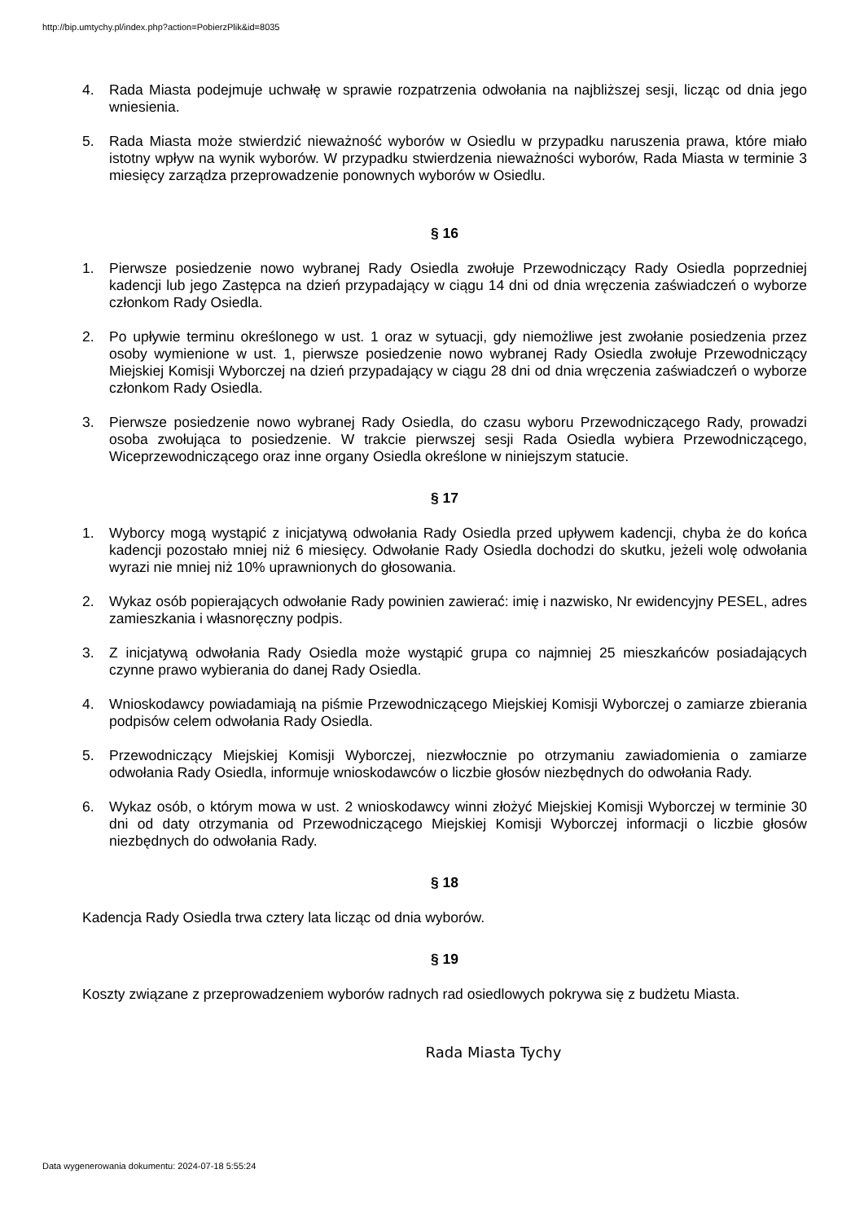http://bip.umtychy.pl/index.php?action=PobierzPlik&id=8035
4. Rada Miasta podejmuje uchwałę w sprawie rozpatrzenia odwołania na najbliższej sesji, licząc od dnia jego wniesienia.
5. Rada Miasta może stwierdzić nieważność wyborów w Osiedlu w przypadku naruszenia prawa, które miało istotny wpływ na wynik wyborów. W przypadku stwierdzenia nieważności wyborów, Rada Miasta w terminie 3 miesięcy zarządza przeprowadzenie ponownych wyborów w Osiedlu.
§ 16
1. Pierwsze posiedzenie nowo wybranej Rady Osiedla zwołuje Przewodniczący Rady Osiedla poprzedniej kadencji lub jego Zastępca na dzień przypadający w ciągu 14 dni od dnia wręczenia zaświadczeń o wyborze członkom Rady Osiedla.
2. Po upływie terminu określonego w ust. 1 oraz w sytuacji, gdy niemożliwe jest zwołanie posiedzenia przez osoby wymienione w ust. 1, pierwsze posiedzenie nowo wybranej Rady Osiedla zwołuje Przewodniczący Miejskiej Komisji Wyborczej na dzień przypadający w ciągu 28 dni od dnia wręczenia zaświadczeń o wyborze członkom Rady Osiedla.
3. Pierwsze posiedzenie nowo wybranej Rady Osiedla, do czasu wyboru Przewodniczącego Rady, prowadzi osoba zwołująca to posiedzenie. W trakcie pierwszej sesji Rada Osiedla wybiera Przewodniczącego, Wiceprzewodniczącego oraz inne organy Osiedla określone w niniejszym statucie.
§ 17
1. Wyborcy mogą wystąpić z inicjatywą odwołania Rady Osiedla przed upływem kadencji, chyba że do końca kadencji pozostało mniej niż 6 miesięcy. Odwołanie Rady Osiedla dochodzi do skutku, jeżeli wolę odwołania wyrazi nie mniej niż 10% uprawnionych do głosowania.
2. Wykaz osób popierających odwołanie Rady powinien zawierać: imię i nazwisko, Nr ewidencyjny PESEL, adres zamieszkania i własnoręczny podpis.
3. Z inicjatywą odwołania Rady Osiedla może wystąpić grupa co najmniej 25 mieszkańców posiadających czynne prawo wybierania do danej Rady Osiedla.
4. Wnioskodawcy powiadamiają na piśmie Przewodniczącego Miejskiej Komisji Wyborczej o zamiarze zbierania podpisów celem odwołania Rady Osiedla.
5. Przewodniczący Miejskiej Komisji Wyborczej, niezwłocznie po otrzymaniu zawiadomienia o zamiarze odwołania Rady Osiedla, informuje wnioskodawców o liczbie głosów niezbędnych do odwołania Rady.
6. Wykaz osób, o którym mowa w ust. 2 wnioskodawcy winni złożyć Miejskiej Komisji Wyborczej w terminie 30 dni od daty otrzymania od Przewodniczącego Miejskiej Komisji Wyborczej informacji o liczbie głosów niezbędnych do odwołania Rady.
§ 18
Kadencja Rady Osiedla trwa cztery lata licząc od dnia wyborów.
§ 19
Koszty związane z przeprowadzeniem wyborów radnych rad osiedlowych pokrywa się z budżetu Miasta.
Rada Miasta Tychy
Data wygenerowania dokumentu: 2024-07-18 5:55:24